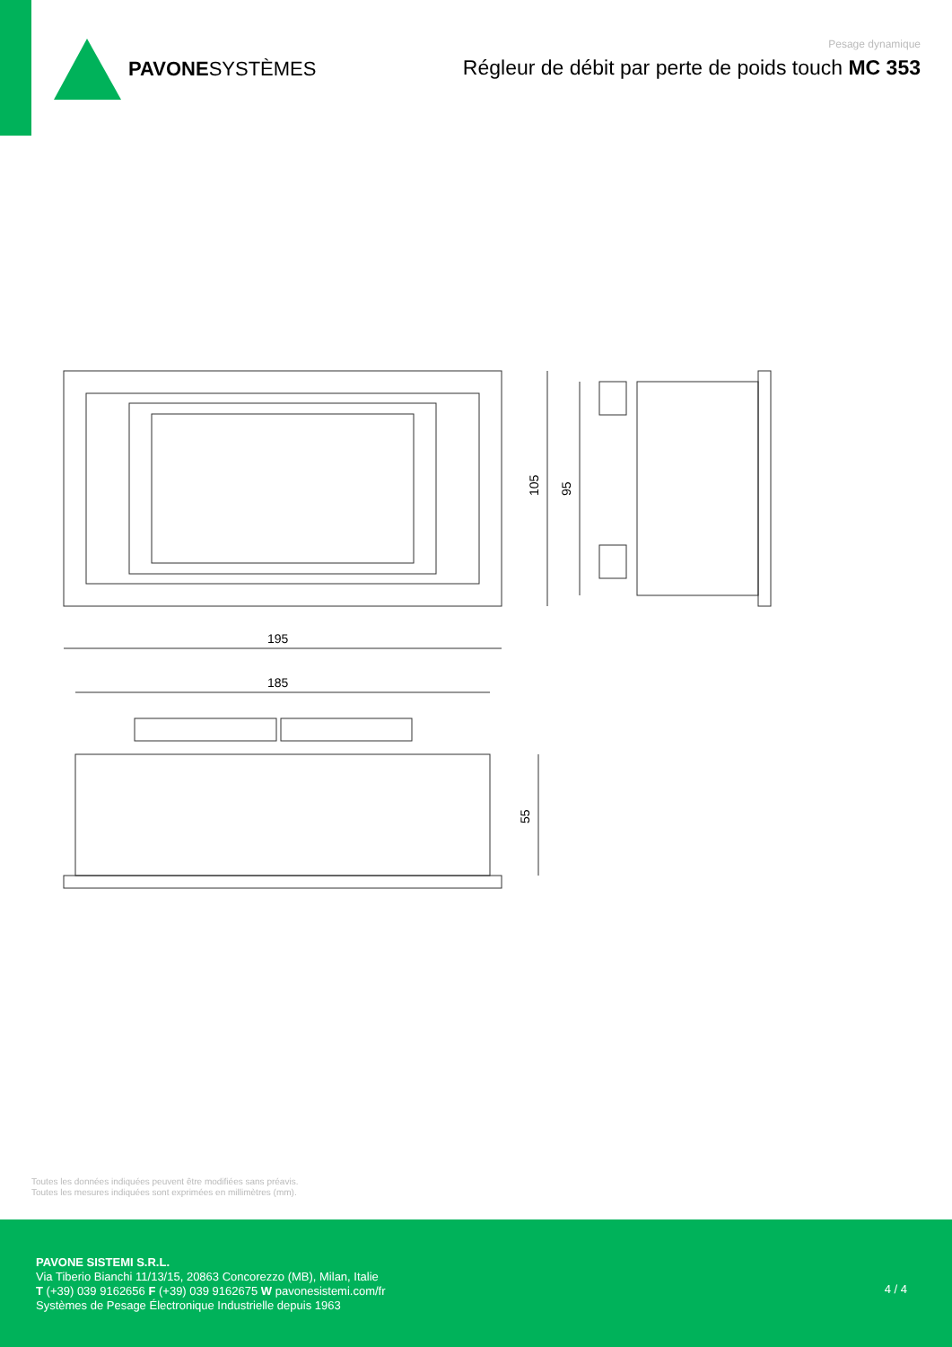PAVONESYSTÈMES
Pesage dynamique
Régleur de débit par perte de poids touch MC 353
105
95
195
185
55
Toutes les données indiquées peuvent être modifiées sans préavis.
Toutes les mesures indiquées sont exprimées en millimètres (mm).
PAVONE SISTEMI S.R.L.
Via Tiberio Bianchi 11/13/15, 20863 Concorezzo (MB), Milan, Italie
T (+39) 039 9162656 F (+39) 039 9162675 W pavonesistemi.com/fr
Systèmes de Pesage Électronique Industrielle depuis 1963
4 / 4